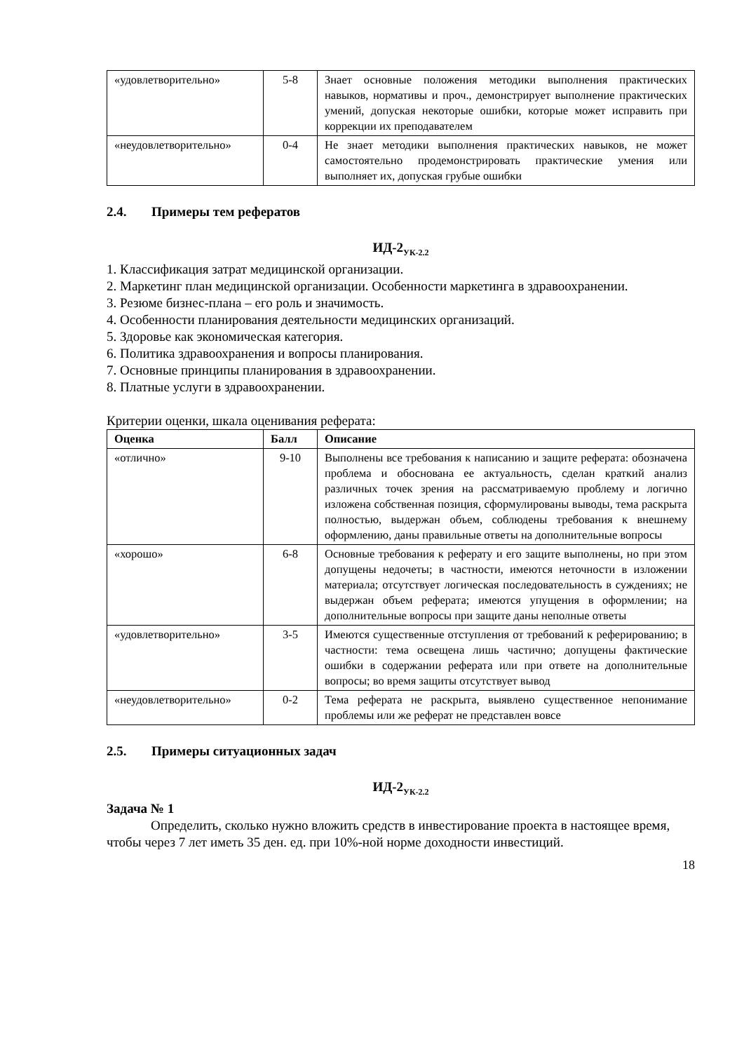| «удовлетворительно» | 5-8 | Знает основные положения методики выполнения практических навыков, нормативы и проч., демонстрирует выполнение практических умений, допуская некоторые ошибки, которые может исправить при коррекции их преподавателем |
| «неудовлетворительно» | 0-4 | Не знает методики выполнения практических навыков, не может самостоятельно продемонстрировать практические умения или выполняет их, допуская грубые ошибки |
2.4. Примеры тем рефератов
ИД-2<sub>УК-2.2</sub>
1. Классификация затрат медицинской организации.
2. Маркетинг план медицинской организации. Особенности маркетинга в здравоохранении.
3. Резюме бизнес-плана – его роль и значимость.
4. Особенности планирования деятельности медицинских организаций.
5. Здоровье как экономическая категория.
6. Политика здравоохранения и вопросы планирования.
7. Основные принципы планирования в здравоохранении.
8. Платные услуги в здравоохранении.
Критерии оценки, шкала оценивания реферата:
| Оценка | Балл | Описание |
| --- | --- | --- |
| «отлично» | 9-10 | Выполнены все требования к написанию и защите реферата: обозначена проблема и обоснована ее актуальность, сделан краткий анализ различных точек зрения на рассматриваемую проблему и логично изложена собственная позиция, сформулированы выводы, тема раскрыта полностью, выдержан объем, соблюдены требования к внешнему оформлению, даны правильные ответы на дополнительные вопросы |
| «хорошо» | 6-8 | Основные требования к реферату и его защите выполнены, но при этом допущены недочеты; в частности, имеются неточности в изложении материала; отсутствует логическая последовательность в суждениях; не выдержан объем реферата; имеются упущения в оформлении; на дополнительные вопросы при защите даны неполные ответы |
| «удовлетворительно» | 3-5 | Имеются существенные отступления от требований к реферированию; в частности: тема освещена лишь частично; допущены фактические ошибки в содержании реферата или при ответе на дополнительные вопросы; во время защиты отсутствует вывод |
| «неудовлетворительно» | 0-2 | Тема реферата не раскрыта, выявлено существенное непонимание проблемы или же реферат не представлен вовсе |
2.5. Примеры ситуационных задач
ИД-2<sub>УК-2.2</sub>
Задача № 1
Определить, сколько нужно вложить средств в инвестирование проекта в настоящее время, чтобы через 7 лет иметь 35 ден. ед. при 10%-ной норме доходности инвестиций.
18